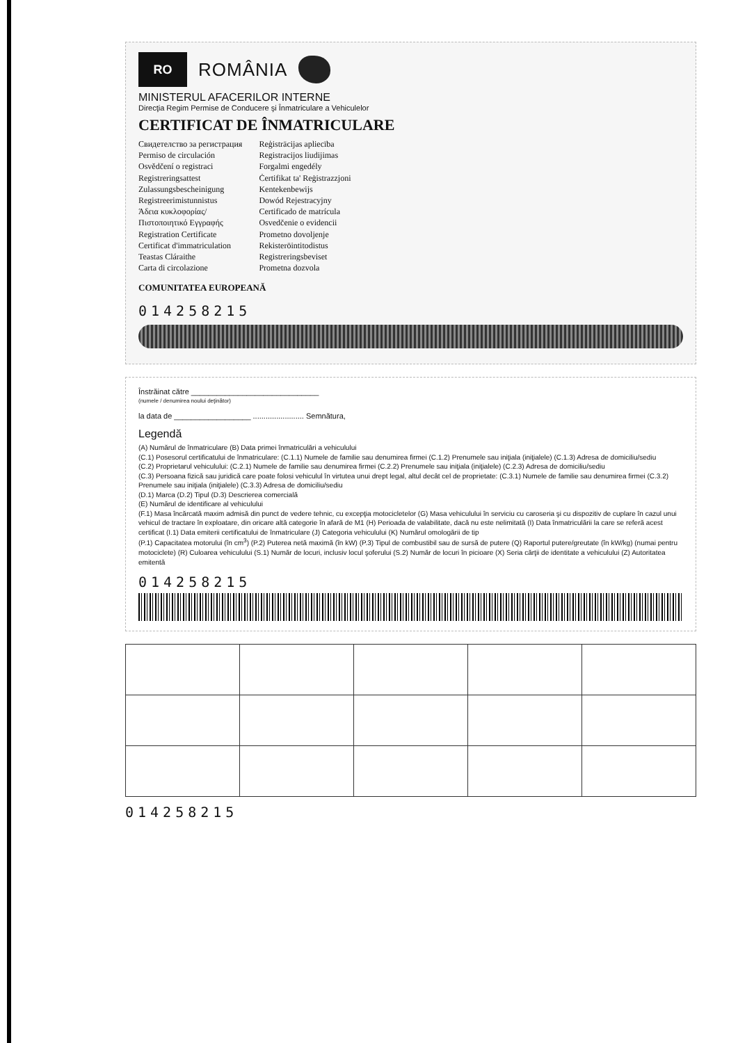RO
ROMÂNIA
MINISTERUL AFACERILOR INTERNE
Direcţia Regim Permise de Conducere şi Înmatriculare a Vehiculelor
CERTIFICAT DE ÎNMATRICULARE
Свидетелство за регистрация
Permiso de circulación
Osvědčení o registraci
Registreringsattest
Zulassungsbescheinigung
Registreerimistunnistus
Άδεια κυκλοφορίας/
Πιστοποιητικό Εγγραφής
Registration Certificate
Certificat d'immatriculation
Teastas Cláraithe
Carta di circolazione
Reģistrācijas apliecība
Registracijos liudijimas
Forgalmi engedély
Ċertifikat ta' Reġistrazzjoni
Kentekenbewijs
Dowód Rejestracyjny
Certificado de matrícula
Osvedčenie o evidencii
Prometno dovoljenje
Rekisteröintitodistus
Registreringsbeviset
Prometna dozvola
COMUNITATEA EUROPEANĂ
014258215
Înstrăinat către ______________________________
(numele / denumirea noului deţinător)
la data de __________________ ........................ Semnătura,
Legendă
(A) Numărul de înmatriculare (B) Data primei înmatriculări a vehiculului
(C.1) Posesorul certificatului de înmatriculare: (C.1.1) Numele de familie sau denumirea firmei (C.1.2) Prenumele sau iniţiala (iniţialele) (C.1.3) Adresa de domiciliu/sediu
(C.2) Proprietarul vehiculului: (C.2.1) Numele de familie sau denumirea firmei (C.2.2) Prenumele sau iniţiala (iniţialele) (C.2.3) Adresa de domiciliu/sediu
(C.3) Persoana fizică sau juridică care poate folosi vehiculul în virtutea unui drept legal, altul decât cel de proprietate: (C.3.1) Numele de familie sau denumirea firmei (C.3.2) Prenumele sau iniţiala (iniţialele) (C.3.3) Adresa de domiciliu/sediu
(D.1) Marca (D.2) Tipul (D.3) Descrierea comercială
(E) Numărul de identificare al vehiculului
(F.1) Masa încărcată maxim admisă din punct de vedere tehnic, cu excepţia motocicletelor (G) Masa vehiculului în serviciu cu caroseria şi cu dispozitiv de cuplare în cazul unui vehicul de tractare în exploatare, din oricare altă categorie în afară de M1 (H) Perioada de valabilitate, dacă nu este nelimitată (I) Data înmatriculării la care se referă acest certificat (I.1) Data emiterii certificatului de înmatriculare (J) Categoria vehiculului (K) Numărul omologării de tip
(P.1) Capacitatea motorului (în cm<sup>3</sup>) (P.2) Puterea netă maximă (în kW) (P.3) Tipul de combustibil sau de sursă de putere (Q) Raportul putere/greutate (în kW/kg) (numai pentru motociclete) (R) Culoarea vehiculului (S.1) Număr de locuri, inclusiv locul şoferului (S.2) Număr de locuri în picioare (X) Seria cărţii de identitate a vehiculului (Z) Autoritatea emitentă
014258215
014258215